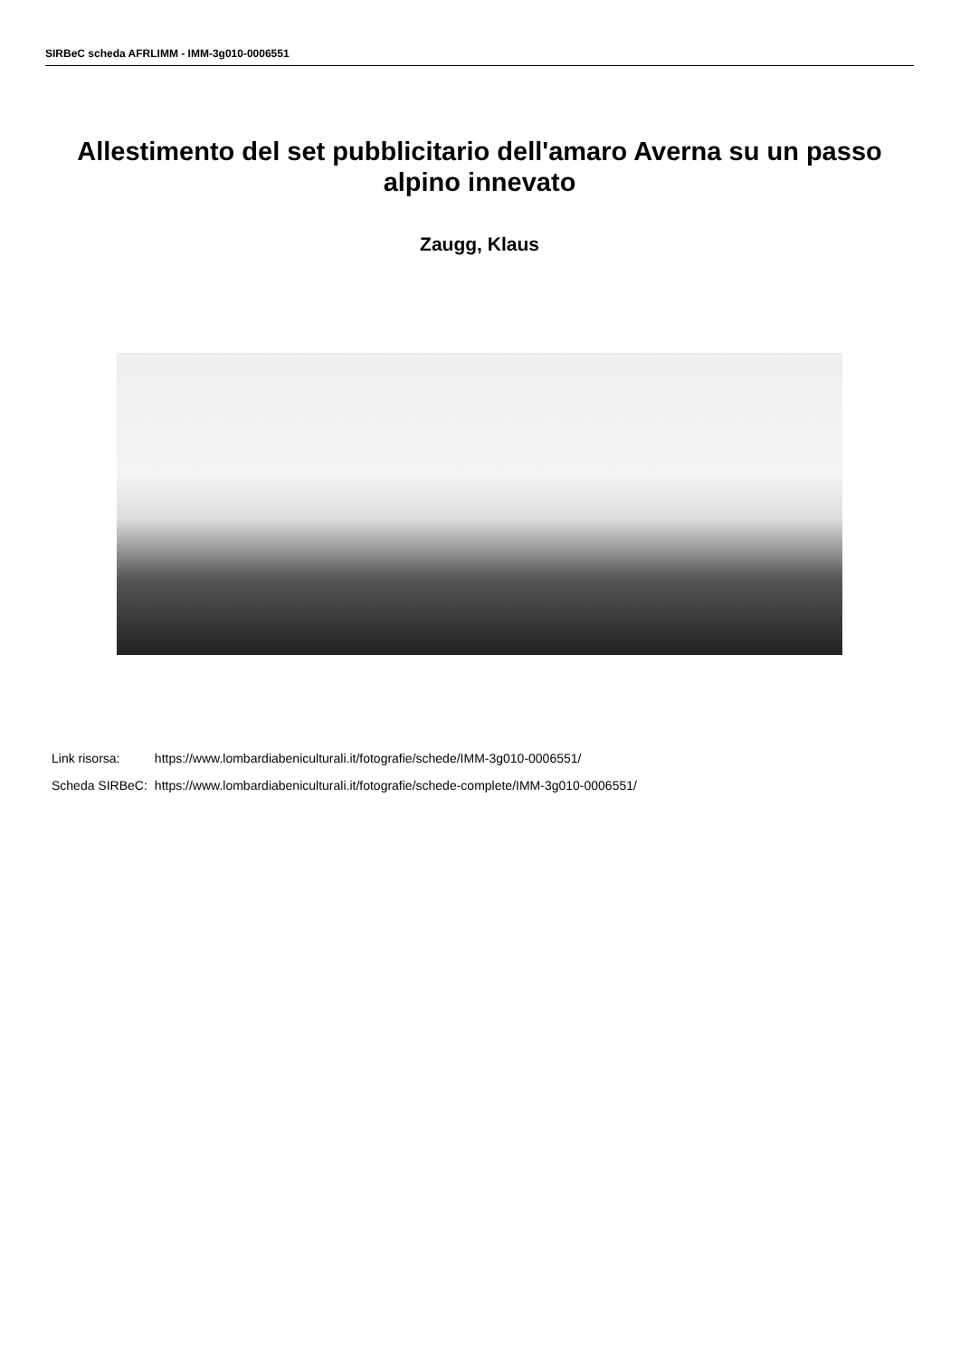SIRBeC scheda AFRLIMM - IMM-3g010-0006551
Allestimento del set pubblicitario dell'amaro Averna su un passo alpino innevato
Zaugg, Klaus
| Link risorsa: | https://www.lombardiabeniculturali.it/fotografie/schede/IMM-3g010-0006551/ |
| Scheda SIRBeC: | https://www.lombardiabeniculturali.it/fotografie/schede-complete/IMM-3g010-0006551/ |